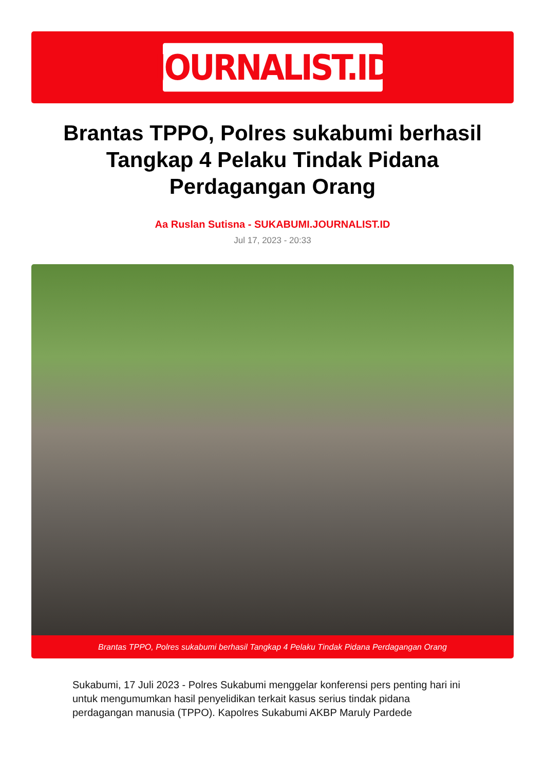JOURNALIST.ID
Brantas TPPO, Polres sukabumi berhasil Tangkap 4 Pelaku Tindak Pidana Perdagangan Orang
Aa Ruslan Sutisna - SUKABUMI.JOURNALIST.ID
Jul 17, 2023 - 20:33
Brantas TPPO, Polres sukabumi berhasil Tangkap 4 Pelaku Tindak Pidana Perdagangan Orang
Sukabumi, 17 Juli 2023 - Polres Sukabumi menggelar konferensi pers penting hari ini untuk mengumumkan hasil penyelidikan terkait kasus serius tindak pidana perdagangan manusia (TPPO). Kapolres Sukabumi AKBP Maruly Pardede